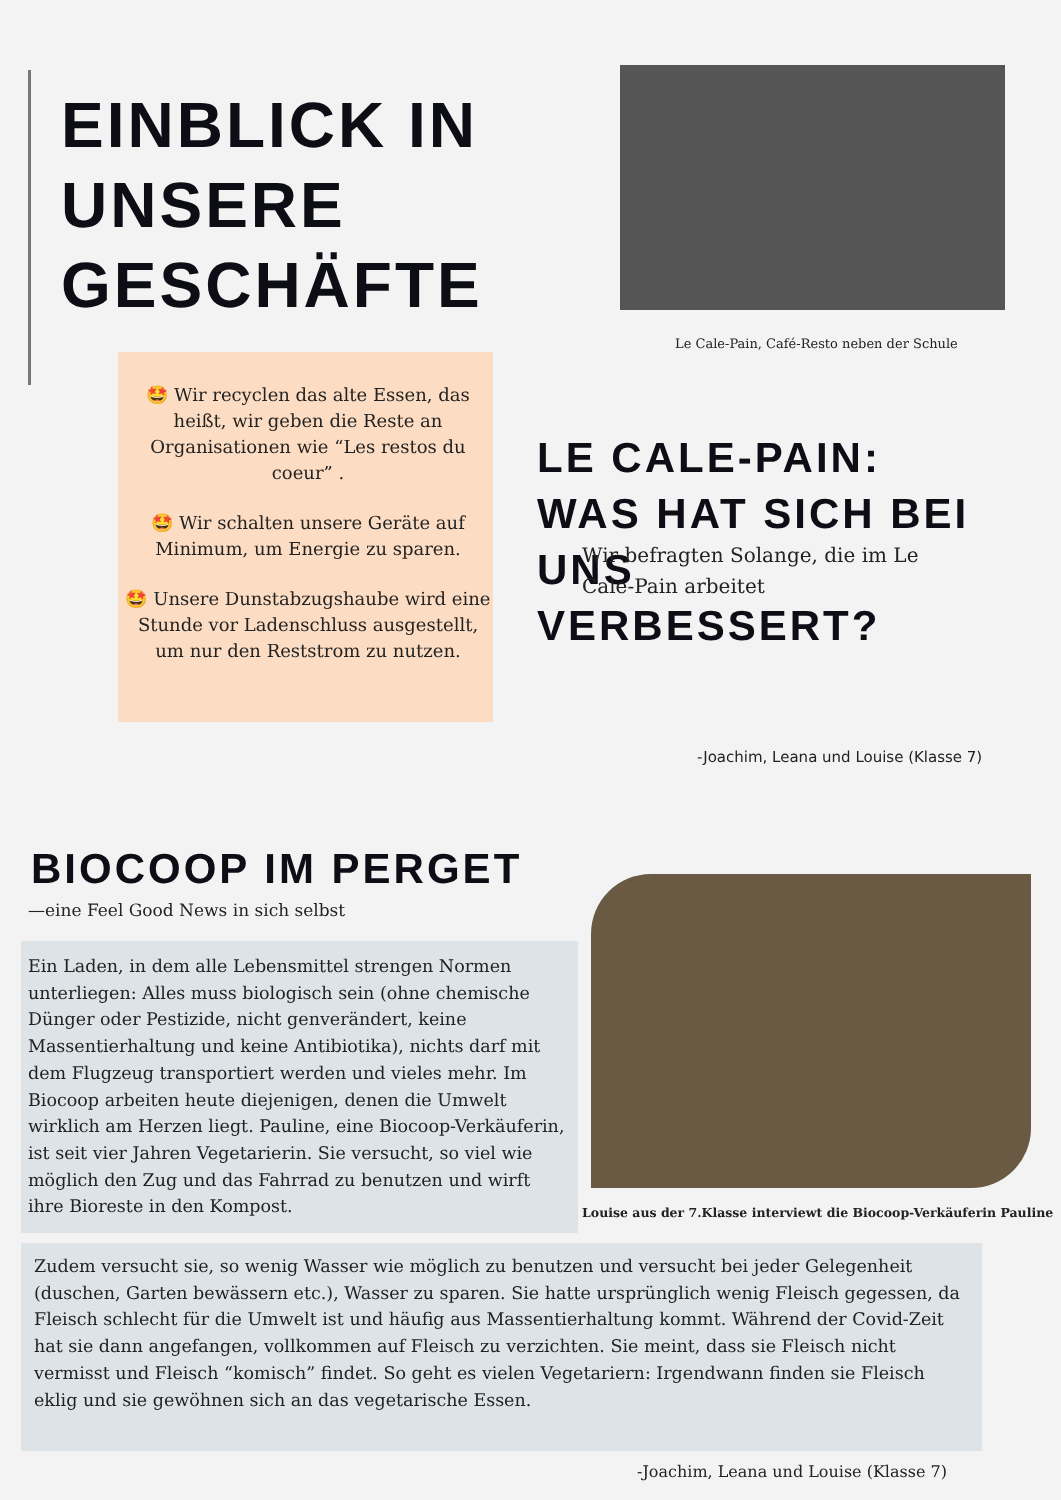EINBLICK IN UNSERE GESCHÄFTE
Le Cale-Pain, Café-Resto neben der Schule
🤩 Wir recyclen das alte Essen, das heißt, wir geben die Reste an Organisationen wie “Les restos du coeur” .
🤩 Wir schalten unsere Geräte auf Minimum, um Energie zu sparen.
🤩 Unsere Dunstabzugshaube wird eine Stunde vor Ladenschluss ausgestellt, um nur den Reststrom zu nutzen.
LE CALE-PAIN: WAS HAT SICH BEI UNS VERBESSERT?
Wir befragten Solange, die im Le Cale-Pain arbeitet
-Joachim, Leana und Louise (Klasse 7)
BIOCOOP IM PERGET
—eine Feel Good News in sich selbst
Ein Laden, in dem alle Lebensmittel strengen Normen unterliegen: Alles muss biologisch sein (ohne chemische Dünger oder Pestizide, nicht genverändert, keine Massentierhaltung und keine Antibiotika), nichts darf mit dem Flugzeug transportiert werden und vieles mehr. Im Biocoop arbeiten heute diejenigen, denen die Umwelt wirklich am Herzen liegt. Pauline, eine Biocoop-Verkäuferin, ist seit vier Jahren Vegetarierin. Sie versucht, so viel wie möglich den Zug und das Fahrrad zu benutzen und wirft ihre Bioreste in den Kompost.
Louise aus der 7.Klasse interviewt die Biocoop-Verkäuferin Pauline
Zudem versucht sie, so wenig Wasser wie möglich zu benutzen und versucht bei jeder Gelegenheit (duschen, Garten bewässern etc.), Wasser zu sparen. Sie hatte ursprünglich wenig Fleisch gegessen, da Fleisch schlecht für die Umwelt ist und häufig aus Massentierhaltung kommt. Während der Covid-Zeit hat sie dann angefangen, vollkommen auf Fleisch zu verzichten. Sie meint, dass sie Fleisch nicht vermisst und Fleisch “komisch” findet. So geht es vielen Vegetariern: Irgendwann finden sie Fleisch eklig und sie gewöhnen sich an das vegetarische Essen.
-Joachim, Leana und Louise (Klasse 7)